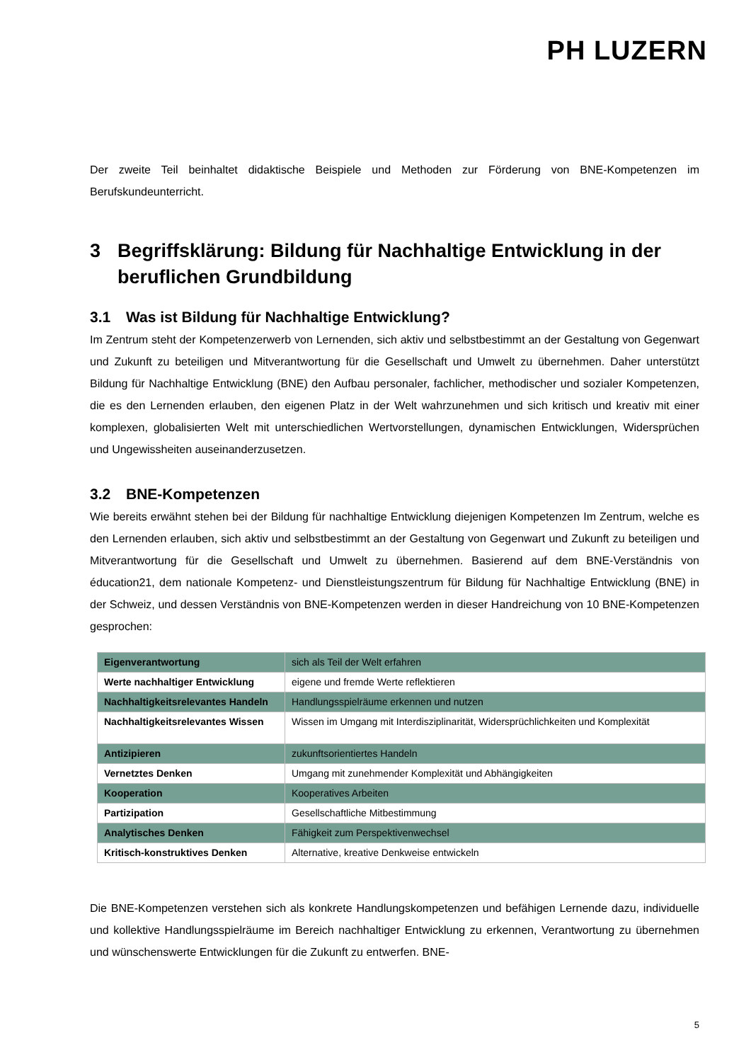PH LUZERN
Der zweite Teil beinhaltet didaktische Beispiele und Methoden zur Förderung von BNE-Kompetenzen im Berufskundeunterricht.
3 Begriffsklärung: Bildung für Nachhaltige Entwicklung in der beruflichen Grundbildung
3.1 Was ist Bildung für Nachhaltige Entwicklung?
Im Zentrum steht der Kompetenzerwerb von Lernenden, sich aktiv und selbstbestimmt an der Gestaltung von Gegenwart und Zukunft zu beteiligen und Mitverantwortung für die Gesellschaft und Umwelt zu übernehmen. Daher unterstützt Bildung für Nachhaltige Entwicklung (BNE) den Aufbau personaler, fachlicher, methodischer und sozialer Kompetenzen, die es den Lernenden erlauben, den eigenen Platz in der Welt wahrzunehmen und sich kritisch und kreativ mit einer komplexen, globalisierten Welt mit unterschiedlichen Wertvorstellungen, dynamischen Entwicklungen, Widersprüchen und Ungewissheiten auseinanderzusetzen.
3.2 BNE-Kompetenzen
Wie bereits erwähnt stehen bei der Bildung für nachhaltige Entwicklung diejenigen Kompetenzen Im Zentrum, welche es den Lernenden erlauben, sich aktiv und selbstbestimmt an der Gestaltung von Gegenwart und Zukunft zu beteiligen und Mitverantwortung für die Gesellschaft und Umwelt zu übernehmen. Basierend auf dem BNE-Verständnis von éducation21, dem nationale Kompetenz- und Dienstleistungszentrum für Bildung für Nachhaltige Entwicklung (BNE) in der Schweiz, und dessen Verständnis von BNE-Kompetenzen werden in dieser Handreichung von 10 BNE-Kompetenzen gesprochen:
| Eigenverantwortung | sich als Teil der Welt erfahren |
| Werte nachhaltiger Entwicklung | eigene und fremde Werte reflektieren |
| Nachhaltigkeitsrelevantes Handeln | Handlungsspielräume erkennen und nutzen |
| Nachhaltigkeitsrelevantes Wissen | Wissen im Umgang mit Interdisziplinarität, Widersprüchlichkeiten und Komplexität |
| Antizipieren | zukunftsorientiertes Handeln |
| Vernetztes Denken | Umgang mit zunehmender Komplexität und Abhängigkeiten |
| Kooperation | Kooperatives Arbeiten |
| Partizipation | Gesellschaftliche Mitbestimmung |
| Analytisches Denken | Fähigkeit zum Perspektivenwechsel |
| Kritisch-konstruktives Denken | Alternative, kreative Denkweise entwickeln |
Die BNE-Kompetenzen verstehen sich als konkrete Handlungskompetenzen und befähigen Lernende dazu, individuelle und kollektive Handlungsspielräume im Bereich nachhaltiger Entwicklung zu erkennen, Verantwortung zu übernehmen und wünschenswerte Entwicklungen für die Zukunft zu entwerfen. BNE-
5